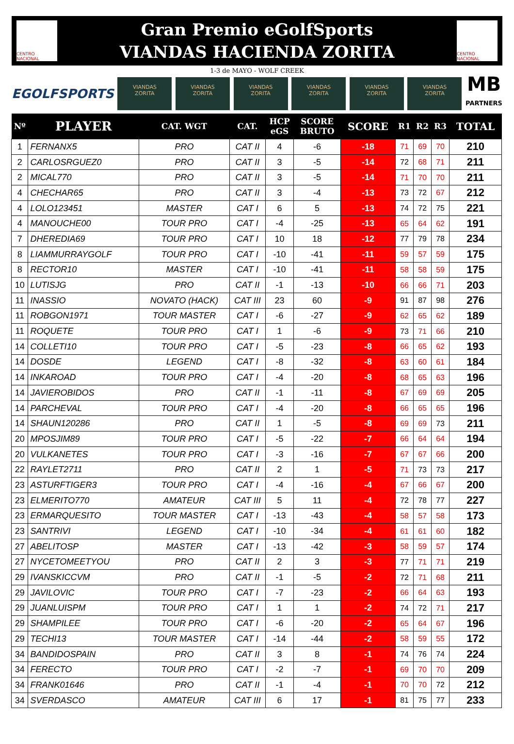CENTRO NACIONAL
Gran Premio eGolfSports
VIANDAS HACIENDA ZORITA
CENTRO NACIONAL
1-3 de MAYO - WOLF CREEK
EGOLFSPORTS
VIANDAS
ZORITA
VIANDAS
ZORITA
VIANDAS
ZORITA
VIANDAS
ZORITA
VIANDAS
ZORITA
VIANDAS
ZORITA
MB
PARTNERS
| Nº | PLAYER | CAT. WGT | CAT. | HCP eGS | SCORE BRUTO | SCORE | R1 | R2 | R3 | TOTAL |
| --- | --- | --- | --- | --- | --- | --- | --- | --- | --- | --- |
| 1 | FERNANX5 | PRO | CAT II | 4 | -6 | -18 | 71 | 69 | 70 | 210 |
| 2 | CARLOSRGUEZ0 | PRO | CAT II | 3 | -5 | -14 | 72 | 68 | 71 | 211 |
| 2 | MICAL770 | PRO | CAT II | 3 | -5 | -14 | 71 | 70 | 70 | 211 |
| 4 | CHECHAR65 | PRO | CAT II | 3 | -4 | -13 | 73 | 72 | 67 | 212 |
| 4 | LOLO123451 | MASTER | CAT I | 6 | 5 | -13 | 74 | 72 | 75 | 221 |
| 4 | MANOUCHE00 | TOUR PRO | CAT I | -4 | -25 | -13 | 65 | 64 | 62 | 191 |
| 7 | DHEREDIA69 | TOUR PRO | CAT I | 10 | 18 | -12 | 77 | 79 | 78 | 234 |
| 8 | LIAMMURRAYGOLF | TOUR PRO | CAT I | -10 | -41 | -11 | 59 | 57 | 59 | 175 |
| 8 | RECTOR10 | MASTER | CAT I | -10 | -41 | -11 | 58 | 58 | 59 | 175 |
| 10 | LUTISJG | PRO | CAT II | -1 | -13 | -10 | 66 | 66 | 71 | 203 |
| 11 | INASSIO | NOVATO (HACK) | CAT III | 23 | 60 | -9 | 91 | 87 | 98 | 276 |
| 11 | ROBGON1971 | TOUR MASTER | CAT I | -6 | -27 | -9 | 62 | 65 | 62 | 189 |
| 11 | ROQUETE | TOUR PRO | CAT I | 1 | -6 | -9 | 73 | 71 | 66 | 210 |
| 14 | COLLETI10 | TOUR PRO | CAT I | -5 | -23 | -8 | 66 | 65 | 62 | 193 |
| 14 | DOSDE | LEGEND | CAT I | -8 | -32 | -8 | 63 | 60 | 61 | 184 |
| 14 | INKAROAD | TOUR PRO | CAT I | -4 | -20 | -8 | 68 | 65 | 63 | 196 |
| 14 | JAVIEROBIDOS | PRO | CAT II | -1 | -11 | -8 | 67 | 69 | 69 | 205 |
| 14 | PARCHEVAL | TOUR PRO | CAT I | -4 | -20 | -8 | 66 | 65 | 65 | 196 |
| 14 | SHAUN120286 | PRO | CAT II | 1 | -5 | -8 | 69 | 69 | 73 | 211 |
| 20 | MPOSJIM89 | TOUR PRO | CAT I | -5 | -22 | -7 | 66 | 64 | 64 | 194 |
| 20 | VULKANETES | TOUR PRO | CAT I | -3 | -16 | -7 | 67 | 67 | 66 | 200 |
| 22 | RAYLET2711 | PRO | CAT II | 2 | 1 | -5 | 71 | 73 | 73 | 217 |
| 23 | ASTURFTIGER3 | TOUR PRO | CAT I | -4 | -16 | -4 | 67 | 66 | 67 | 200 |
| 23 | ELMERITO770 | AMATEUR | CAT III | 5 | 11 | -4 | 72 | 78 | 77 | 227 |
| 23 | ERMARQUESITO | TOUR MASTER | CAT I | -13 | -43 | -4 | 58 | 57 | 58 | 173 |
| 23 | SANTRIVI | LEGEND | CAT I | -10 | -34 | -4 | 61 | 61 | 60 | 182 |
| 27 | ABELITOSP | MASTER | CAT I | -13 | -42 | -3 | 58 | 59 | 57 | 174 |
| 27 | NYCETOMEETYOU | PRO | CAT II | 2 | 3 | -3 | 77 | 71 | 71 | 219 |
| 29 | IVANSKICCVM | PRO | CAT II | -1 | -5 | -2 | 72 | 71 | 68 | 211 |
| 29 | JAVILOVIC | TOUR PRO | CAT I | -7 | -23 | -2 | 66 | 64 | 63 | 193 |
| 29 | JUANLUISPM | TOUR PRO | CAT I | 1 | 1 | -2 | 74 | 72 | 71 | 217 |
| 29 | SHAMPILEE | TOUR PRO | CAT I | -6 | -20 | -2 | 65 | 64 | 67 | 196 |
| 29 | TECHI13 | TOUR MASTER | CAT I | -14 | -44 | -2 | 58 | 59 | 55 | 172 |
| 34 | BANDIDOSPAIN | PRO | CAT II | 3 | 8 | -1 | 74 | 76 | 74 | 224 |
| 34 | FERECTO | TOUR PRO | CAT I | -2 | -7 | -1 | 69 | 70 | 70 | 209 |
| 34 | FRANK01646 | PRO | CAT II | -1 | -4 | -1 | 70 | 70 | 72 | 212 |
| 34 | SVERDASCO | AMATEUR | CAT III | 6 | 17 | -1 | 81 | 75 | 77 | 233 |